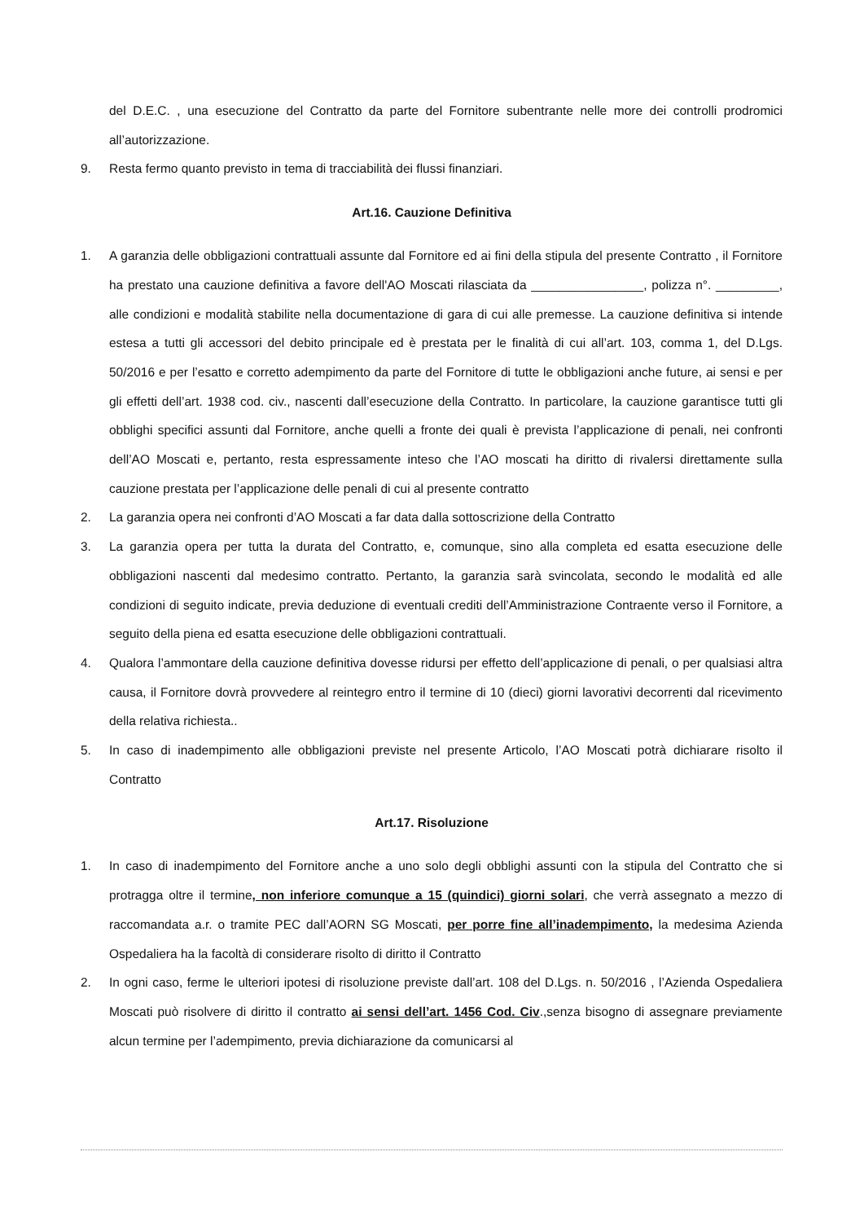del D.E.C. , una esecuzione del Contratto da parte del Fornitore subentrante nelle more dei controlli prodromici all’autorizzazione.
9. Resta fermo quanto previsto in tema di tracciabilità dei flussi finanziari.
Art.16. Cauzione Definitiva
1. A garanzia delle obbligazioni contrattuali assunte dal Fornitore ed ai fini della stipula del presente Contratto , il Fornitore ha prestato una cauzione definitiva a favore dell'AO Moscati rilasciata da ________________, polizza n°. _________, alle condizioni e modalità stabilite nella documentazione di gara di cui alle premesse. La cauzione definitiva si intende estesa a tutti gli accessori del debito principale ed è prestata per le finalità di cui all’art. 103, comma 1, del D.Lgs. 50/2016 e per l’esatto e corretto adempimento da parte del Fornitore di tutte le obbligazioni anche future, ai sensi e per gli effetti dell’art. 1938 cod. civ., nascenti dall’esecuzione della Contratto. In particolare, la cauzione garantisce tutti gli obblighi specifici assunti dal Fornitore, anche quelli a fronte dei quali è prevista l’applicazione di penali, nei confronti dell’AO Moscati e, pertanto, resta espressamente inteso che l’AO moscati ha diritto di rivalersi direttamente sulla cauzione prestata per l’applicazione delle penali di cui al presente contratto
2. La garanzia opera nei confronti d’AO Moscati a far data dalla sottoscrizione della Contratto
3. La garanzia opera per tutta la durata del Contratto, e, comunque, sino alla completa ed esatta esecuzione delle obbligazioni nascenti dal medesimo contratto. Pertanto, la garanzia sarà svincolata, secondo le modalità ed alle condizioni di seguito indicate, previa deduzione di eventuali crediti dell’Amministrazione Contraente verso il Fornitore, a seguito della piena ed esatta esecuzione delle obbligazioni contrattuali.
4. Qualora l’ammontare della cauzione definitiva dovesse ridursi per effetto dell’applicazione di penali, o per qualsiasi altra causa, il Fornitore dovrà provvedere al reintegro entro il termine di 10 (dieci) giorni lavorativi decorrenti dal ricevimento della relativa richiesta..
5. In caso di inadempimento alle obbligazioni previste nel presente Articolo, l’AO Moscati potrà dichiarare risolto il Contratto
Art.17. Risoluzione
1. In caso di inadempimento del Fornitore anche a uno solo degli obblighi assunti con la stipula del Contratto che si protragga oltre il termine, non inferiore comunque a 15 (quindici) giorni solari, che verrà assegnato a mezzo di raccomandata a.r. o tramite PEC dall’AORN SG Moscati, per porre fine all’inadempimento, la medesima Azienda Ospedaliera ha la facoltà di considerare risolto di diritto il Contratto
2. In ogni caso, ferme le ulteriori ipotesi di risoluzione previste dall’art. 108 del D.Lgs. n. 50/2016 , l’Azienda Ospedaliera Moscati può risolvere di diritto il contratto ai sensi dell’art. 1456 Cod. Civ.,senza bisogno di assegnare previamente alcun termine per l’adempimento, previa dichiarazione da comunicarsi al